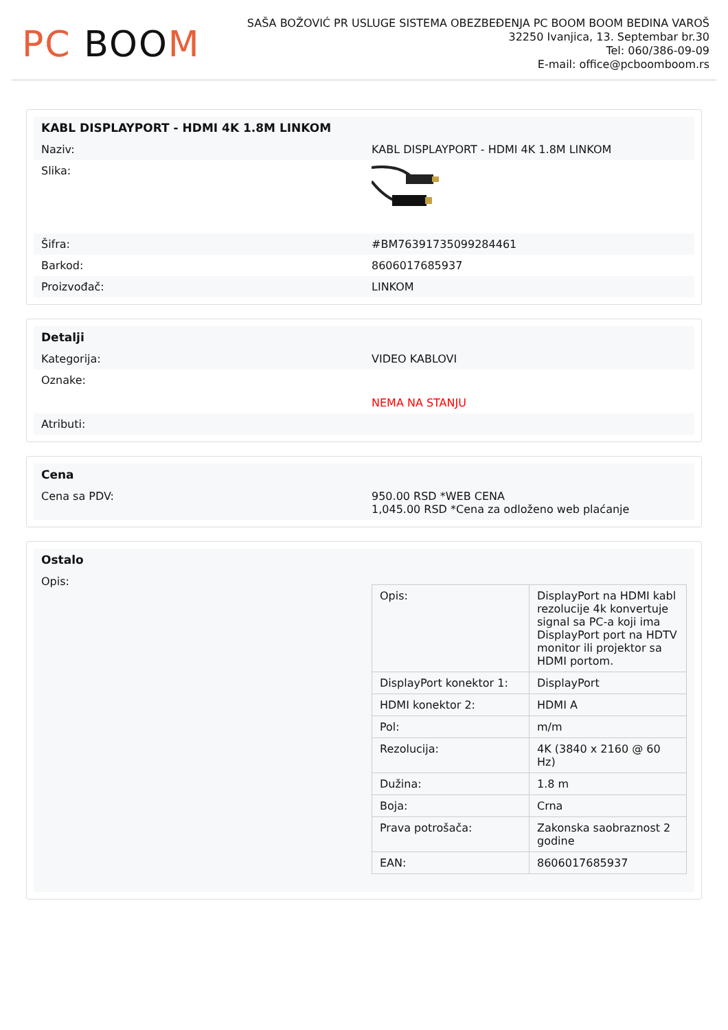PC BOO M
SAŠA BOŽOVIĆ PR USLUGE SISTEMA OBEZBEĐENJA PC BOOM BOOM BEDINA VAROŠ
32250 Ivanjica, 13. Septembar br.30
Tel: 060/386-09-09
E-mail: office@pcboomboom.rs
| KABL DISPLAYPORT - HDMI 4K 1.8M LINKOM | |
| Naziv: | KABL DISPLAYPORT - HDMI 4K 1.8M LINKOM |
| Slika: | |
| Šifra: | #BM76391735099284461 |
| Barkod: | 8606017685937 |
| Proizvođač: | LINKOM |
| Detalji | |
| Kategorija: | VIDEO KABLOVI |
| Oznake: | NEMA NA STANJU |
| Atributi: | |
| Cena | |
| Cena sa PDV: | 950.00 RSD *WEB CENA 1,045.00 RSD *Cena za odloženo web plaćanje |
| Ostalo | |
| Opis: | / Opis: / DisplayPort na HDMI kabl rezolucije 4k konvertuje signal sa PC-a koji ima DisplayPort port na HDTV monitor ili projektor sa HDMI portom. / / DisplayPort konektor 1: / DisplayPort / / HDMI konektor 2: / HDMI A / / Pol: / m/m / / Rezolucija: / 4K (3840 x 2160 @ 60 Hz) / / Dužina: / 1.8 m / / Boja: / Crna / / Prava potrošača: / Zakonska saobraznost 2 godine / / EAN: / 8606017685937 / |